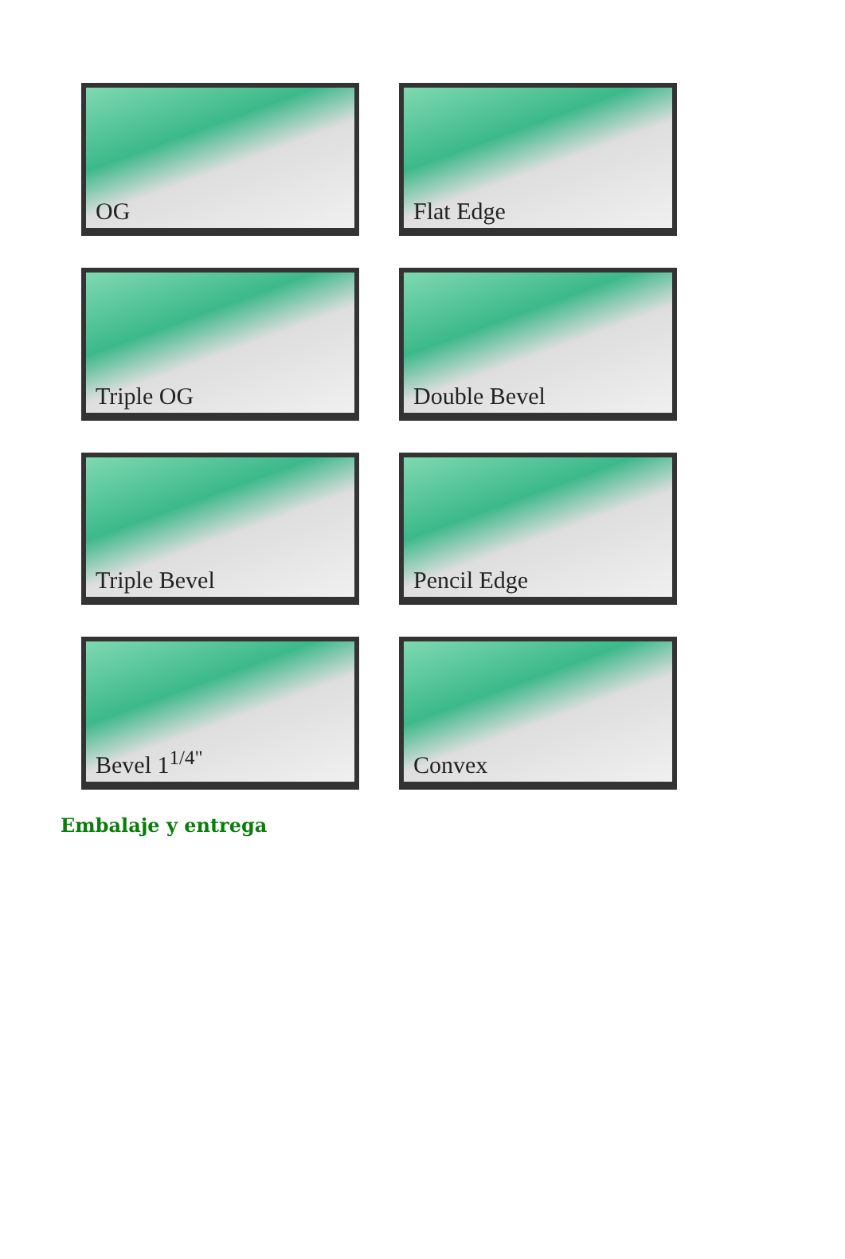OG
Flat Edge
Triple OG
Double Bevel
Triple Bevel
Pencil Edge
Bevel 1<sup>1/4"</sup>
Convex
Embalaje y entrega